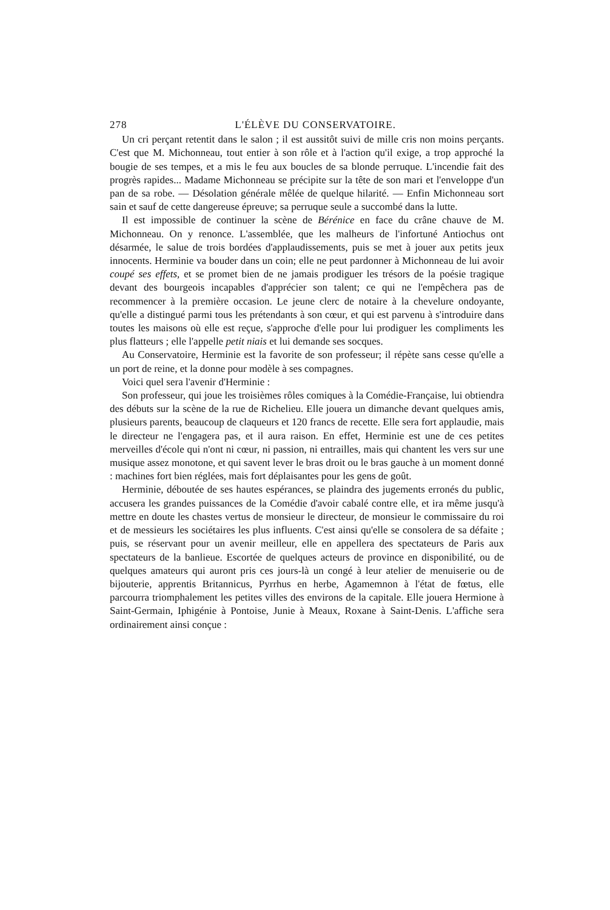278 L'ÉLÈVE DU CONSERVATOIRE.
Un cri perçant retentit dans le salon ; il est aussitôt suivi de mille cris non moins perçants. C'est que M. Michonneau, tout entier à son rôle et à l'action qu'il exige, a trop approché la bougie de ses tempes, et a mis le feu aux boucles de sa blonde perruque. L'incendie fait des progrès rapides... Madame Michonneau se précipite sur la tête de son mari et l'enveloppe d'un pan de sa robe. — Désolation générale mêlée de quelque hilarité. — Enfin Michonneau sort sain et sauf de cette dangereuse épreuve; sa perruque seule a succombé dans la lutte.
Il est impossible de continuer la scène de Bérénice en face du crâne chauve de M. Michonneau. On y renonce. L'assemblée, que les malheurs de l'infortuné Antiochus ont désarmée, le salue de trois bordées d'applaudissements, puis se met à jouer aux petits jeux innocents. Herminie va bouder dans un coin; elle ne peut pardonner à Michonneau de lui avoir coupé ses effets, et se promet bien de ne jamais prodiguer les trésors de la poésie tragique devant des bourgeois incapables d'apprécier son talent; ce qui ne l'empêchera pas de recommencer à la première occasion. Le jeune clerc de notaire à la chevelure ondoyante, qu'elle a distingué parmi tous les prétendants à son cœur, et qui est parvenu à s'introduire dans toutes les maisons où elle est reçue, s'approche d'elle pour lui prodiguer les compliments les plus flatteurs ; elle l'appelle petit niais et lui demande ses socques.
Au Conservatoire, Herminie est la favorite de son professeur; il répète sans cesse qu'elle a un port de reine, et la donne pour modèle à ses compagnes.
Voici quel sera l'avenir d'Herminie :
Son professeur, qui joue les troisièmes rôles comiques à la Comédie-Française, lui obtiendra des débuts sur la scène de la rue de Richelieu. Elle jouera un dimanche devant quelques amis, plusieurs parents, beaucoup de claqueurs et 120 francs de recette. Elle sera fort applaudie, mais le directeur ne l'engagera pas, et il aura raison. En effet, Herminie est une de ces petites merveilles d'école qui n'ont ni cœur, ni passion, ni entrailles, mais qui chantent les vers sur une musique assez monotone, et qui savent lever le bras droit ou le bras gauche à un moment donné : machines fort bien réglées, mais fort déplaisantes pour les gens de goût.
Herminie, déboutée de ses hautes espérances, se plaindra des jugements erronés du public, accusera les grandes puissances de la Comédie d'avoir cabalé contre elle, et ira même jusqu'à mettre en doute les chastes vertus de monsieur le directeur, de monsieur le commissaire du roi et de messieurs les sociétaires les plus influents. C'est ainsi qu'elle se consolera de sa défaite ; puis, se réservant pour un avenir meilleur, elle en appellera des spectateurs de Paris aux spectateurs de la banlieue. Escortée de quelques acteurs de province en disponibilité, ou de quelques amateurs qui auront pris ces jours-là un congé à leur atelier de menuiserie ou de bijouterie, apprentis Britannicus, Pyrrhus en herbe, Agamemnon à l'état de fœtus, elle parcourra triomphalement les petites villes des environs de la capitale. Elle jouera Hermione à Saint-Germain, Iphigénie à Pontoise, Junie à Meaux, Roxane à Saint-Denis. L'affiche sera ordinairement ainsi conçue :